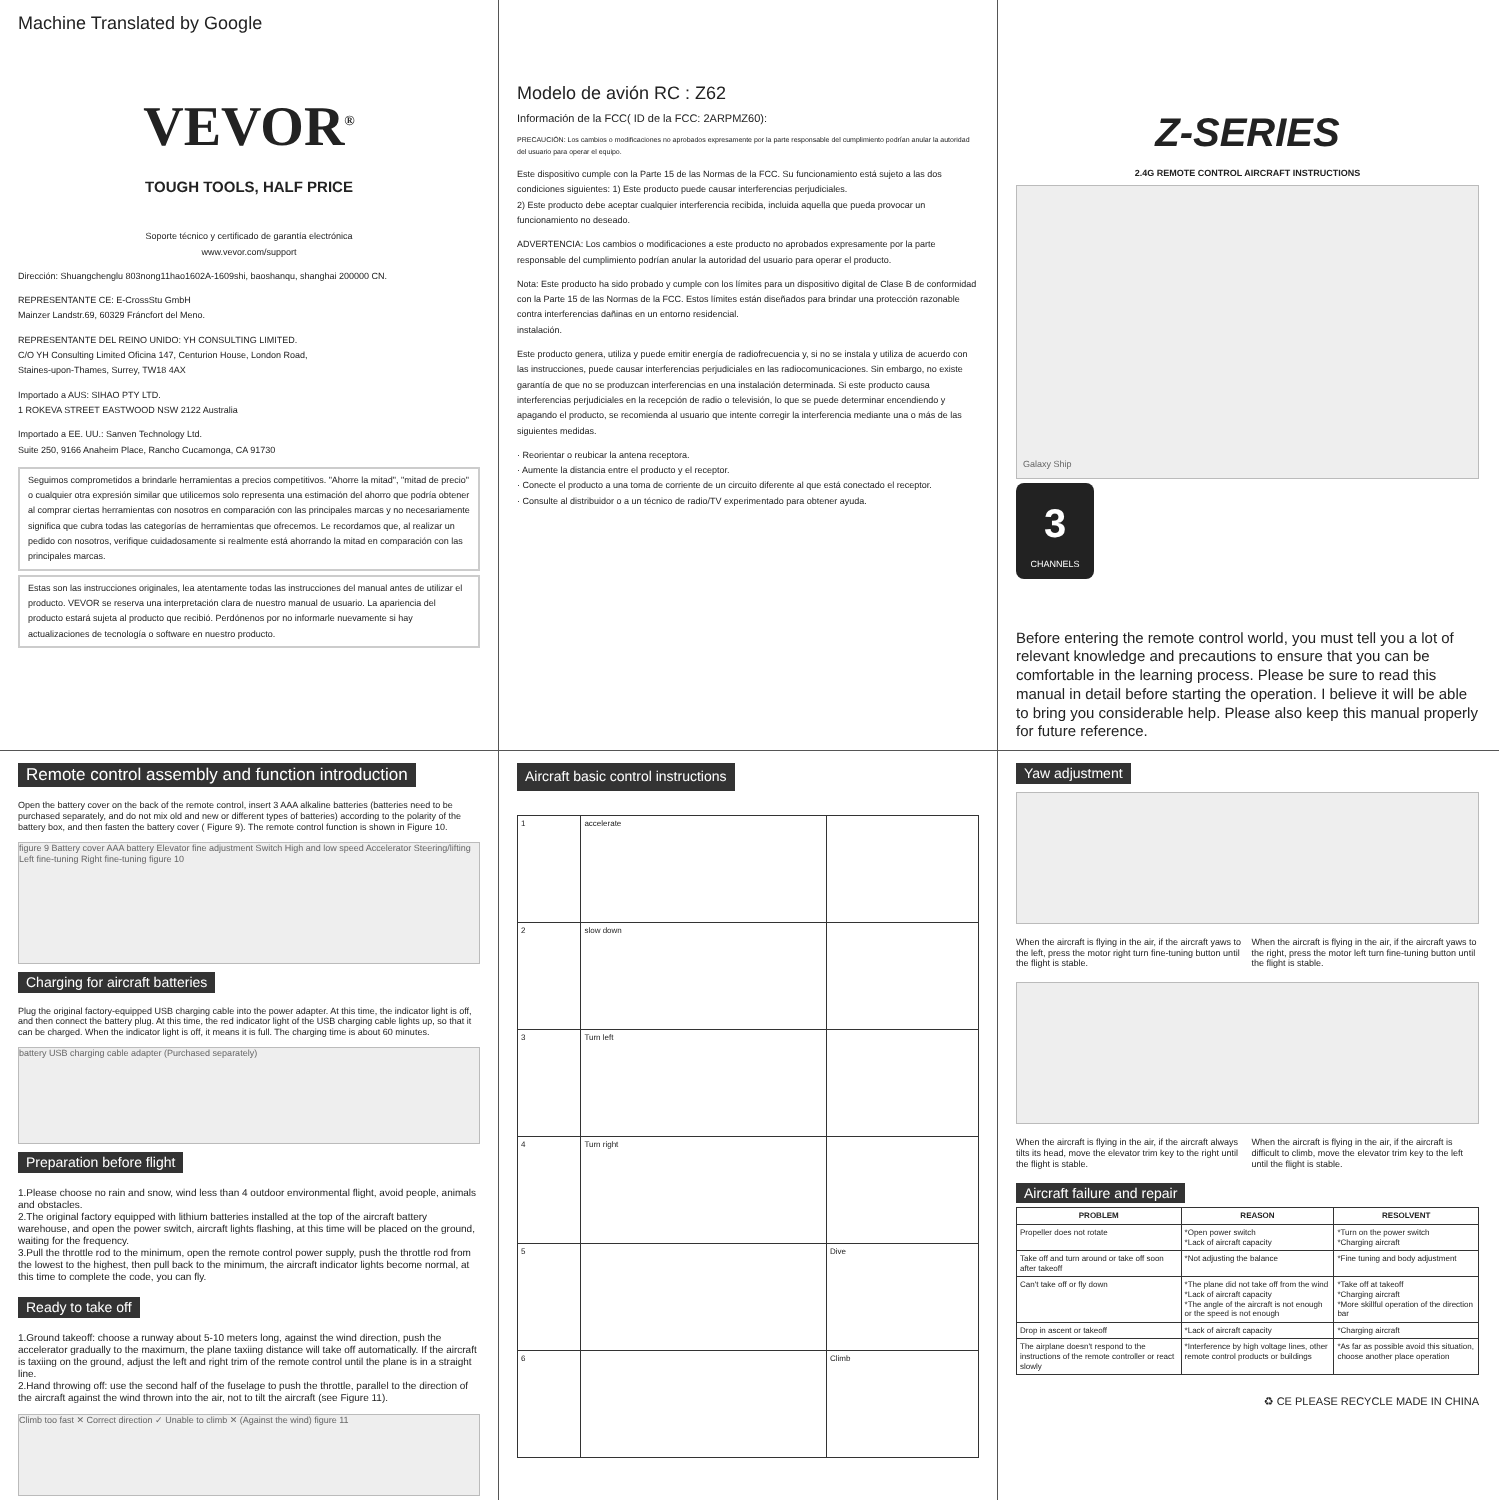Machine Translated by Google
VEVOR<sup>®</sup>
TOUGH TOOLS, HALF PRICE
Soporte técnico y certificado de garantía electrónica
www.vevor.com/support
Dirección: Shuangchenglu 803nong11hao1602A-1609shi, baoshanqu, shanghai 200000 CN.
REPRESENTANTE CE: E-CrossStu GmbH
Mainzer Landstr.69, 60329 Fráncfort del Meno.
REPRESENTANTE DEL REINO UNIDO: YH CONSULTING LIMITED.
C/O YH Consulting Limited Oficina 147, Centurion House, London Road,
Staines-upon-Thames, Surrey, TW18 4AX
Importado a AUS: SIHAO PTY LTD.
1 ROKEVA STREET EASTWOOD NSW 2122 Australia
Importado a EE. UU.: Sanven Technology Ltd.
Suite 250, 9166 Anaheim Place, Rancho Cucamonga, CA 91730
Seguimos comprometidos a brindarle herramientas a precios competitivos. "Ahorre la mitad", "mitad de precio" o cualquier otra expresión similar que utilicemos solo representa una estimación del ahorro que podría obtener al comprar ciertas herramientas con nosotros en comparación con las principales marcas y no necesariamente significa que cubra todas las categorías de herramientas que ofrecemos. Le recordamos que, al realizar un pedido con nosotros, verifique cuidadosamente si realmente está ahorrando la mitad en comparación con las principales marcas.
Estas son las instrucciones originales, lea atentamente todas las instrucciones del manual antes de utilizar el producto. VEVOR se reserva una interpretación clara de nuestro manual de usuario. La apariencia del producto estará sujeta al producto que recibió. Perdónenos por no informarle nuevamente si hay actualizaciones de tecnología o software en nuestro producto.
Modelo de avión RC : Z62
Información de la FCC( ID de la FCC: 2ARPMZ60):
PRECAUCIÓN: Los cambios o modificaciones no aprobados expresamente por la parte responsable del cumplimiento podrían anular la autoridad del usuario para operar el equipo.
Este dispositivo cumple con la Parte 15 de las Normas de la FCC. Su funcionamiento está sujeto a las dos condiciones siguientes: 1) Este producto puede causar interferencias perjudiciales.
2) Este producto debe aceptar cualquier interferencia recibida, incluida aquella que pueda provocar un funcionamiento no deseado.
ADVERTENCIA: Los cambios o modificaciones a este producto no aprobados expresamente por la parte responsable del cumplimiento podrían anular la autoridad del usuario para operar el producto.
Nota: Este producto ha sido probado y cumple con los límites para un dispositivo digital de Clase B de conformidad con la Parte 15 de las Normas de la FCC. Estos límites están diseñados para brindar una protección razonable contra interferencias dañinas en un entorno residencial.
instalación.
Este producto genera, utiliza y puede emitir energía de radiofrecuencia y, si no se instala y utiliza de acuerdo con las instrucciones, puede causar interferencias perjudiciales en las radiocomunicaciones. Sin embargo, no existe garantía de que no se produzcan interferencias en una instalación determinada. Si este producto causa interferencias perjudiciales en la recepción de radio o televisión, lo que se puede determinar encendiendo y apagando el producto, se recomienda al usuario que intente corregir la interferencia mediante una o más de las siguientes medidas.
· Reorientar o reubicar la antena receptora.
· Aumente la distancia entre el producto y el receptor.
· Conecte el producto a una toma de corriente de un circuito diferente al que está conectado el receptor.
· Consulte al distribuidor o a un técnico de radio/TV experimentado para obtener ayuda.
Z-SERIES
2.4G REMOTE CONTROL AIRCRAFT INSTRUCTIONS
Galaxy Ship
3
CHANNELS
Before entering the remote control world, you must tell you a lot of relevant knowledge and precautions to ensure that you can be comfortable in the learning process. Please be sure to read this manual in detail before starting the operation. I believe it will be able to bring you considerable help. Please also keep this manual properly for future reference.
Remote control assembly and function introduction
Open the battery cover on the back of the remote control, insert 3 AAA alkaline batteries (batteries need to be purchased separately, and do not mix old and new or different types of batteries) according to the polarity of the battery box, and then fasten the battery cover ( Figure 9). The remote control function is shown in Figure 10.
figure 9 Battery cover AAA battery Elevator fine adjustment Switch High and low speed Accelerator Steering/lifting Left fine-tuning Right fine-tuning figure 10
Charging for aircraft batteries
Plug the original factory-equipped USB charging cable into the power adapter. At this time, the indicator light is off, and then connect the battery plug. At this time, the red indicator light of the USB charging cable lights up, so that it can be charged. When the indicator light is off, it means it is full. The charging time is about 60 minutes.
battery USB charging cable adapter (Purchased separately)
Preparation before flight
1.Please choose no rain and snow, wind less than 4 outdoor environmental flight, avoid people, animals and obstacles.
2.The original factory equipped with lithium batteries installed at the top of the aircraft battery warehouse, and open the power switch, aircraft lights flashing, at this time will be placed on the ground, waiting for the frequency.
3.Pull the throttle rod to the minimum, open the remote control power supply, push the throttle rod from the lowest to the highest, then pull back to the minimum, the aircraft indicator lights become normal, at this time to complete the code, you can fly.
Ready to take off
1.Ground takeoff: choose a runway about 5-10 meters long, against the wind direction, push the accelerator gradually to the maximum, the plane taxiing distance will take off automatically. If the aircraft is taxiing on the ground, adjust the left and right trim of the remote control until the plane is in a straight line.
2.Hand throwing off: use the second half of the fuselage to push the throttle, parallel to the direction of the aircraft against the wind thrown into the air, not to tilt the aircraft (see Figure 11).
Climb too fast ✕ Correct direction ✓ Unable to climb ✕ (Against the wind) figure 11
Aircraft basic control instructions
| 1 | accelerate | |
| 2 | slow down | |
| 3 | Turn left | |
| 4 | Turn right | |
| 5 | | Dive |
| 6 | | Climb |
Yaw adjustment
When the aircraft is flying in the air, if the aircraft yaws to the left, press the motor right turn fine-tuning button until the flight is stable.
When the aircraft is flying in the air, if the aircraft yaws to the right, press the motor left turn fine-tuning button until the flight is stable.
When the aircraft is flying in the air, if the aircraft always tilts its head, move the elevator trim key to the right until the flight is stable.
When the aircraft is flying in the air, if the aircraft is difficult to climb, move the elevator trim key to the left until the flight is stable.
Aircraft failure and repair
| PROBLEM | REASON | RESOLVENT |
| --- | --- | --- |
| Propeller does not rotate | *Open power switch *Lack of aircraft capacity | *Turn on the power switch *Charging aircraft |
| Take off and turn around or take off soon after takeoff | *Not adjusting the balance | *Fine tuning and body adjustment |
| Can't take off or fly down | *The plane did not take off from the wind *Lack of aircraft capacity *The angle of the aircraft is not enough or the speed is not enough | *Take off at takeoff *Charging aircraft *More skillful operation of the direction bar |
| Drop in ascent or takeoff | *Lack of aircraft capacity | *Charging aircraft |
| The airplane doesn't respond to the instructions of the remote controller or react slowly | *Interference by high voltage lines, other remote control products or buildings | *As far as possible avoid this situation, choose another place operation |
♻ CE PLEASE RECYCLE MADE IN CHINA